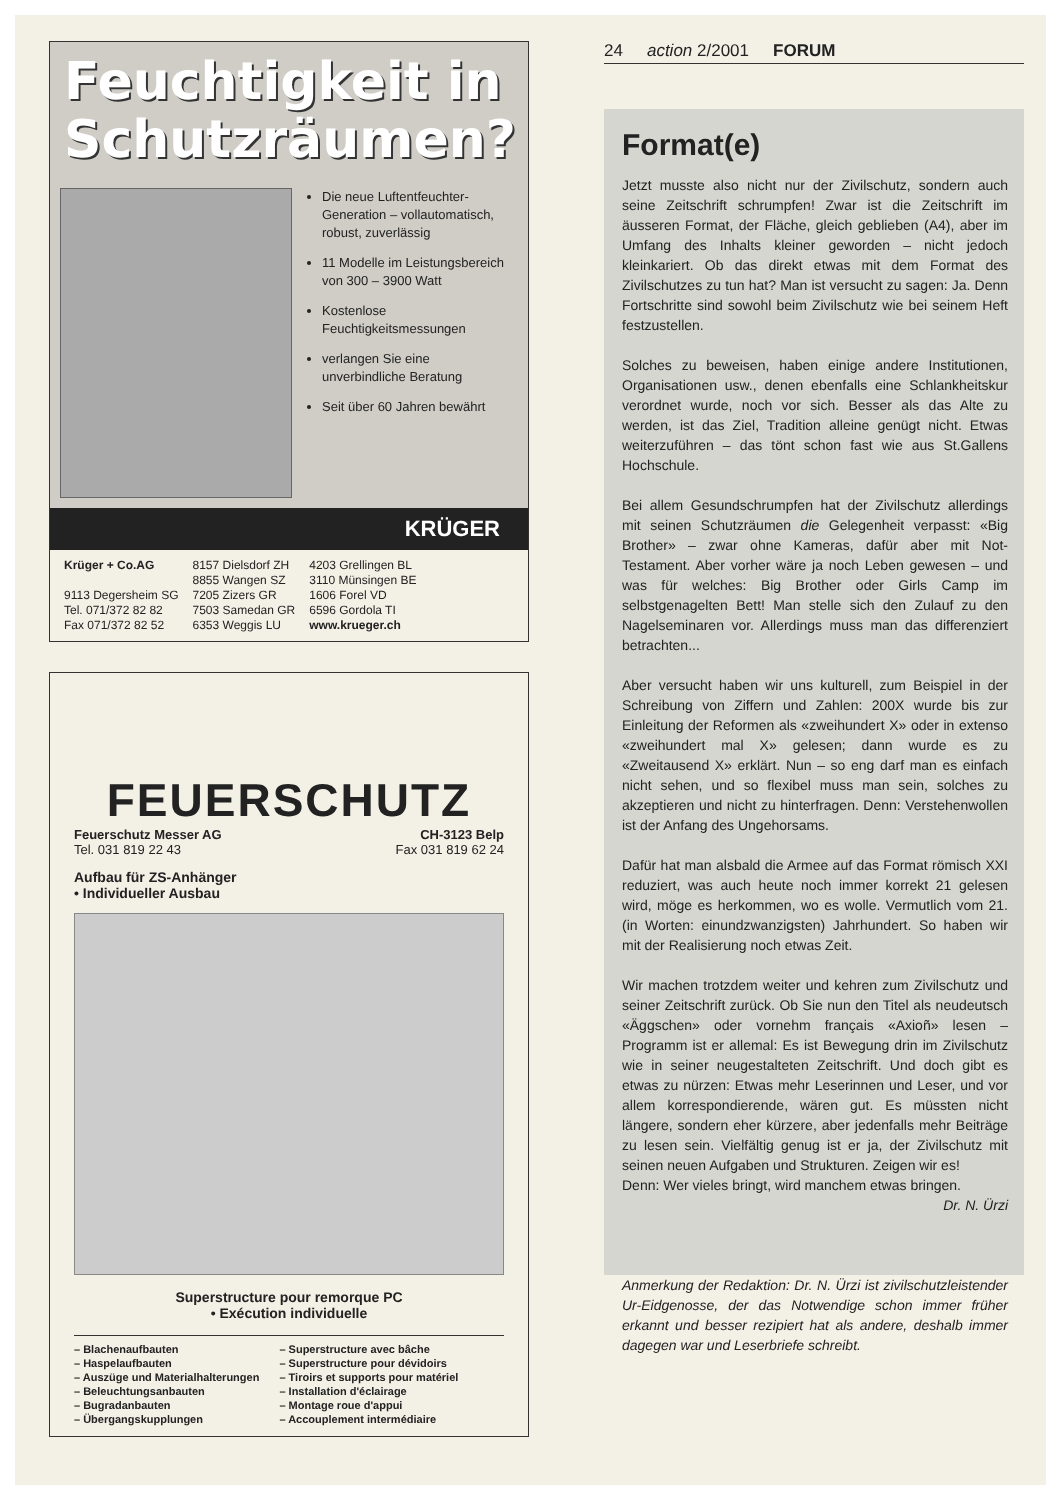Feuchtigkeit in Schutzräumen?
Die neue Luftentfeuchter-Generation – vollautomatisch, robust, zuverlässig
11 Modelle im Leistungsbereich von 300 – 3900 Watt
Kostenlose Feuchtigkeitsmessungen
verlangen Sie eine unverbindliche Beratung
Seit über 60 Jahren bewährt
KRÜGER
Krüger + Co.AG
9113 Degersheim SG
Tel. 071/372 82 82
Fax 071/372 82 52
8157 Dielsdorf ZH
8855 Wangen SZ
7205 Zizers GR
7503 Samedan GR
6353 Weggis LU
4203 Grellingen BL
3110 Münsingen BE
1606 Forel VD
6596 Gordola TI
www.krueger.ch
FEUERSCHUTZ
Feuerschutz Messer AG CH-3123 Belp
Tel. 031 819 22 43 Fax 031 819 62 24
Aufbau für ZS-Anhänger
• Individueller Ausbau
Superstructure pour remorque PC
• Exécution individuelle
– Blachenaufbauten
– Haspelaufbauten
– Auszüge und Materialhalterungen
– Beleuchtungsanbauten
– Bugradanbauten
– Übergangskupplungen
– Superstructure avec bâche
– Superstructure pour dévidoirs
– Tiroirs et supports pour matériel
– Installation d'éclairage
– Montage roue d'appui
– Accouplement intermédiaire
24 action 2/2001 FORUM
Format(e)
Jetzt musste also nicht nur der Zivilschutz, sondern auch seine Zeitschrift schrumpfen! Zwar ist die Zeitschrift im äusseren Format, der Fläche, gleich geblieben (A4), aber im Umfang des Inhalts kleiner geworden – nicht jedoch kleinkariert. Ob das direkt etwas mit dem Format des Zivilschutzes zu tun hat? Man ist versucht zu sagen: Ja. Denn Fortschritte sind sowohl beim Zivilschutz wie bei seinem Heft festzustellen.
Solches zu beweisen, haben einige andere Institutionen, Organisationen usw., denen ebenfalls eine Schlankheitskur verordnet wurde, noch vor sich. Besser als das Alte zu werden, ist das Ziel, Tradition alleine genügt nicht. Etwas weiterzuführen – das tönt schon fast wie aus St.Gallens Hochschule.
Bei allem Gesundschrumpfen hat der Zivilschutz allerdings mit seinen Schutzräumen die Gelegenheit verpasst: «Big Brother» – zwar ohne Kameras, dafür aber mit Not-Testament. Aber vorher wäre ja noch Leben gewesen – und was für welches: Big Brother oder Girls Camp im selbstgenagelten Bett! Man stelle sich den Zulauf zu den Nagelseminaren vor. Allerdings muss man das differenziert betrachten...
Aber versucht haben wir uns kulturell, zum Beispiel in der Schreibung von Ziffern und Zahlen: 200X wurde bis zur Einleitung der Reformen als «zweihundert X» oder in extenso «zweihundert mal X» gelesen; dann wurde es zu «Zweitausend X» erklärt. Nun – so eng darf man es einfach nicht sehen, und so flexibel muss man sein, solches zu akzeptieren und nicht zu hinterfragen. Denn: Verstehenwollen ist der Anfang des Ungehorsams.
Dafür hat man alsbald die Armee auf das Format römisch XXI reduziert, was auch heute noch immer korrekt 21 gelesen wird, möge es herkommen, wo es wolle. Vermutlich vom 21. (in Worten: einundzwanzigsten) Jahrhundert. So haben wir mit der Realisierung noch etwas Zeit.
Wir machen trotzdem weiter und kehren zum Zivilschutz und seiner Zeitschrift zurück. Ob Sie nun den Titel als neudeutsch «Äggschen» oder vornehm français «Axioñ» lesen – Programm ist er allemal: Es ist Bewegung drin im Zivilschutz wie in seiner neugestalteten Zeitschrift. Und doch gibt es etwas zu nürzen: Etwas mehr Leserinnen und Leser, und vor allem korrespondierende, wären gut. Es müssten nicht längere, sondern eher kürzere, aber jedenfalls mehr Beiträge zu lesen sein. Vielfältig genug ist er ja, der Zivilschutz mit seinen neuen Aufgaben und Strukturen. Zeigen wir es!
Denn: Wer vieles bringt, wird manchem etwas bringen.
Dr. N. Ürzi
Anmerkung der Redaktion: Dr. N. Ürzi ist zivilschutzleistender Ur-Eidgenosse, der das Notwendige schon immer früher erkannt und besser rezipiert hat als andere, deshalb immer dagegen war und Leserbriefe schreibt.